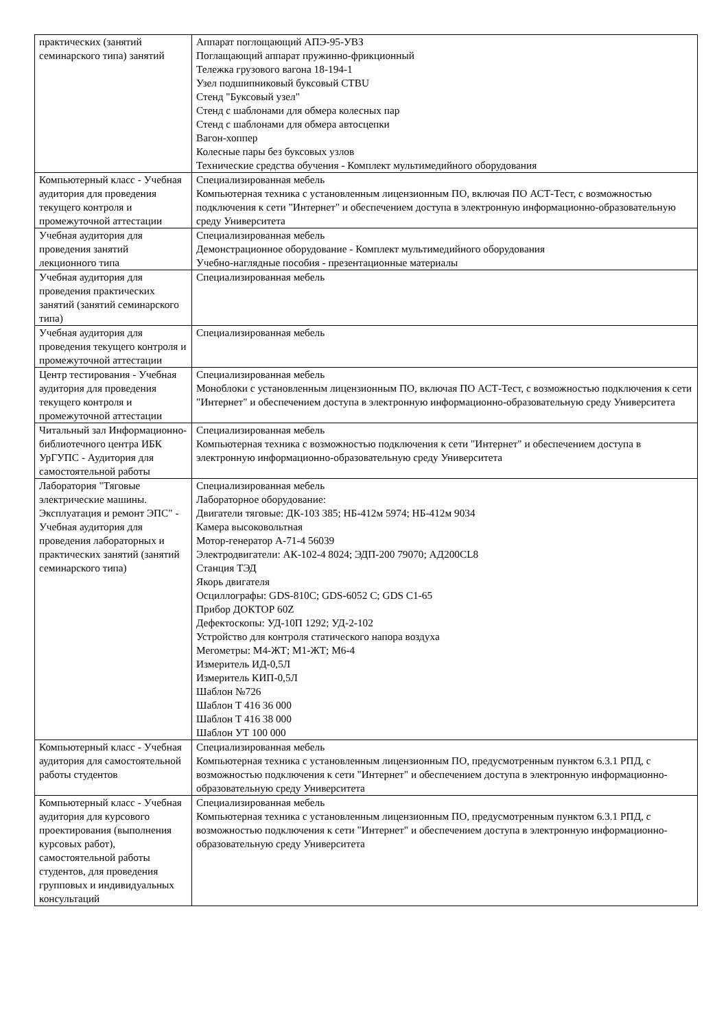| практических (занятий семинарского типа) занятий | Аппарат поглощающий АПЭ-95-УВЗ Поглащающий аппарат пружинно-фрикционный Тележка грузового вагона 18-194-1 Узел подшипниковый буксовый СТBU Стенд "Буксовый узел" Стенд с шаблонами для обмера колесных пар Стенд с шаблонами для обмера автосцепки Вагон-хоппер Колесные пары без буксовых узлов Технические средства обучения - Комплект мультимедийного оборудования |
| Компьютерный класс - Учебная аудитория для проведения текущего контроля и промежуточной аттестации | Специализированная мебель Компьютерная техника с установленным лицензионным ПО, включая ПО АСТ-Тест, с возможностью подключения к сети "Интернет" и обеспечением доступа в электронную информационно-образовательную среду Университета |
| Учебная аудитория для проведения занятий лекционного типа | Специализированная мебель Демонстрационное оборудование - Комплект мультимедийного оборудования Учебно-наглядные пособия - презентационные материалы |
| Учебная аудитория для проведения практических занятий (занятий семинарского типа) | Специализированная мебель |
| Учебная аудитория для проведения текущего контроля и промежуточной аттестации | Специализированная мебель |
| Центр тестирования - Учебная аудитория для проведения текущего контроля и промежуточной аттестации | Специализированная мебель Моноблоки с установленным лицензионным ПО, включая ПО АСТ-Тест, с возможностью подключения к сети "Интернет" и обеспечением доступа в электронную информационно-образовательную среду Университета |
| Читальный зал Информационно-библиотечного центра ИБК УрГУПС - Аудитория для самостоятельной работы | Специализированная мебель Компьютерная техника с возможностью подключения к сети "Интернет" и обеспечением доступа в электронную информационно-образовательную среду Университета |
| Лаборатория "Тяговые электрические машины. Эксплуатация и ремонт ЭПС" - Учебная аудитория для проведения лабораторных и практических занятий (занятий семинарского типа) | Специализированная мебель Лабораторное оборудование: Двигатели тяговые: ДК-103 385; НБ-412м 5974; НБ-412м 9034 Камера высоковольтная Мотор-генератор А-71-4 56039 Электродвигатели: АК-102-4 8024; ЭДП-200 79070; АД200CL8 Станция ТЭД Якорь двигателя Осциллографы: GDS-810C; GDS-6052 C; GDS C1-65 Прибор ДОКТОР 60Z Дефектоскопы: УД-10П 1292; УД-2-102 Устройство для контроля статического напора воздуха Мегометры: М4-ЖТ; М1-ЖТ; М6-4 Измеритель ИД-0,5Л Измеритель КИП-0,5Л Шаблон №726 Шаблон Т 416 36 000 Шаблон Т 416 38 000 Шаблон УТ 100 000 |
| Компьютерный класс - Учебная аудитория для самостоятельной работы студентов | Специализированная мебель Компьютерная техника с установленным лицензионным ПО, предусмотренным пунктом 6.3.1 РПД, с возможностью подключения к сети "Интернет" и обеспечением доступа в электронную информационно-образовательную среду Университета |
| Компьютерный класс - Учебная аудитория для курсового проектирования (выполнения курсовых работ), самостоятельной работы студентов, для проведения групповых и индивидуальных консультаций | Специализированная мебель Компьютерная техника с установленным лицензионным ПО, предусмотренным пунктом 6.3.1 РПД, с возможностью подключения к сети "Интернет" и обеспечением доступа в электронную информационно-образовательную среду Университета |